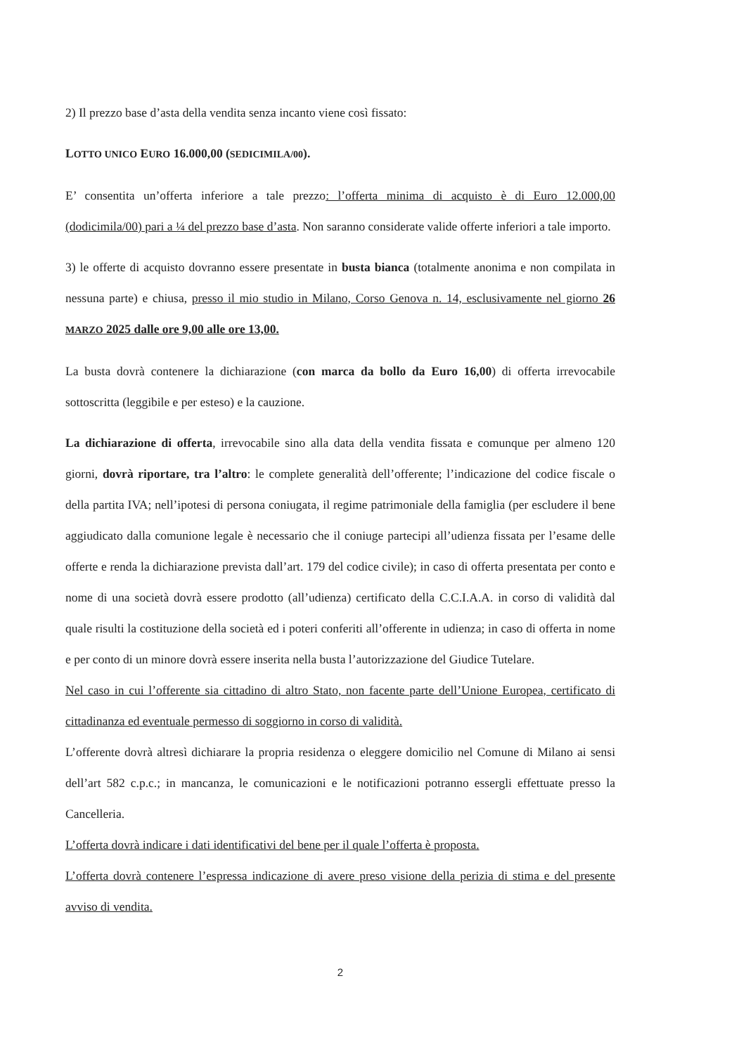2) Il prezzo base d’asta della vendita senza incanto viene così fissato:
LOTTO UNICO EURO 16.000,00 (SEDICIMILA/00).
E’ consentita un’offerta inferiore a tale prezzo: l’offerta minima di acquisto è di Euro 12.000,00 (dodicimila/00) pari a ¼ del prezzo base d’asta. Non saranno considerate valide offerte inferiori a tale importo.
3) le offerte di acquisto dovranno essere presentate in busta bianca (totalmente anonima e non compilata in nessuna parte) e chiusa, presso il mio studio in Milano, Corso Genova n. 14, esclusivamente nel giorno 26 MARZO 2025 dalle ore 9,00 alle ore 13,00.
La busta dovrà contenere la dichiarazione (con marca da bollo da Euro 16,00) di offerta irrevocabile sottoscritta (leggibile e per esteso) e la cauzione.
La dichiarazione di offerta, irrevocabile sino alla data della vendita fissata e comunque per almeno 120 giorni, dovrà riportare, tra l’altro: le complete generalità dell’offerente; l’indicazione del codice fiscale o della partita IVA; nell’ipotesi di persona coniugata, il regime patrimoniale della famiglia (per escludere il bene aggiudicato dalla comunione legale è necessario che il coniuge partecipi all’udienza fissata per l’esame delle offerte e renda la dichiarazione prevista dall’art. 179 del codice civile); in caso di offerta presentata per conto e nome di una società dovrà essere prodotto (all’udienza) certificato della C.C.I.A.A. in corso di validità dal quale risulti la costituzione della società ed i poteri conferiti all’offerente in udienza; in caso di offerta in nome e per conto di un minore dovrà essere inserita nella busta l’autorizzazione del Giudice Tutelare.
Nel caso in cui l’offerente sia cittadino di altro Stato, non facente parte dell’Unione Europea, certificato di cittadinanza ed eventuale permesso di soggiorno in corso di validità.
L’offerente dovrà altresì dichiarare la propria residenza o eleggere domicilio nel Comune di Milano ai sensi dell’art 582 c.p.c.; in mancanza, le comunicazioni e le notificazioni potranno essergli effettuate presso la Cancelleria.
L’offerta dovrà indicare i dati identificativi del bene per il quale l’offerta è proposta.
L’offerta dovrà contenere l’espressa indicazione di avere preso visione della perizia di stima e del presente avviso di vendita.
2